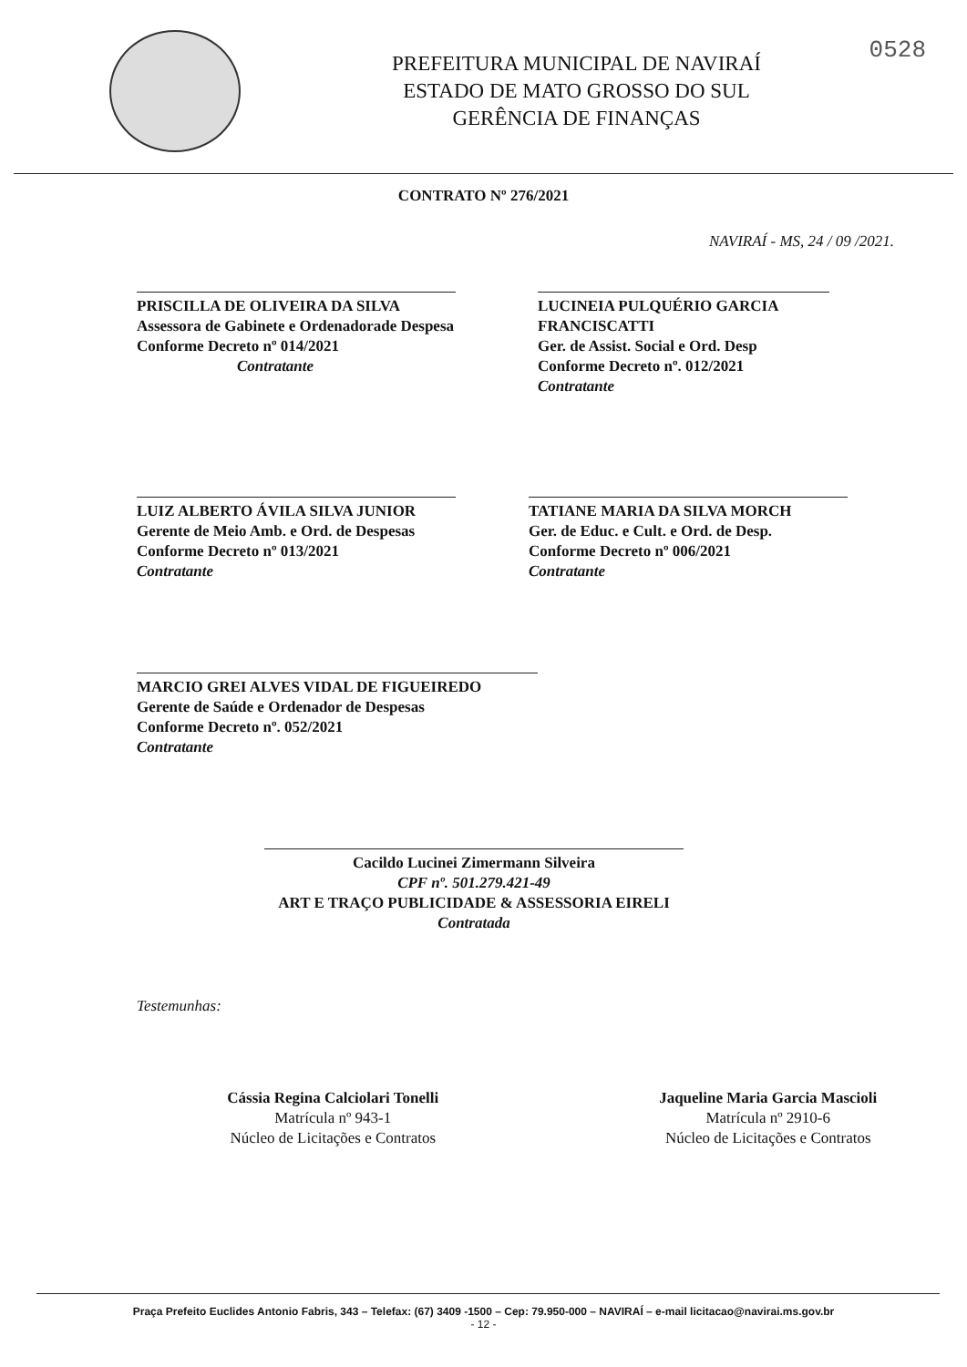0528
PREFEITURA MUNICIPAL DE NAVIRAÍ
ESTADO DE MATO GROSSO DO SUL
GERÊNCIA DE FINANÇAS
CONTRATO Nº 276/2021
NAVIRAÍ - MS, 24 / 09 /2021.
PRISCILLA DE OLIVEIRA DA SILVA
Assessora de Gabinete e Ordenadorade Despesa Conforme Decreto nº 014/2021
Contratante
LUCINEIA PULQUÉRIO GARCIA FRANCISCATTI
Ger. de Assist. Social e Ord. Desp
Conforme Decreto nº. 012/2021
Contratante
LUIZ ALBERTO ÁVILA SILVA JUNIOR
Gerente de Meio Amb. e Ord. de Despesas
Conforme Decreto nº 013/2021
Contratante
TATIANE MARIA DA SILVA MORCH
Ger. de Educ. e Cult. e Ord. de Desp.
Conforme Decreto nº 006/2021
Contratante
MARCIO GREI ALVES VIDAL DE FIGUEIREDO
Gerente de Saúde e Ordenador de Despesas
Conforme Decreto nº. 052/2021
Contratante
Cacildo Lucinei Zimermann Silveira
CPF nº. 501.279.421-49
ART E TRAÇO PUBLICIDADE & ASSESSORIA EIRELI
Contratada
Testemunhas:
Cássia Regina Calciolari Tonelli
Matrícula nº 943-1
Núcleo de Licitações e Contratos
Jaqueline Maria Garcia Mascioli
Matrícula nº 2910-6
Núcleo de Licitações e Contratos
Praça Prefeito Euclides Antonio Fabris, 343 – Telefax: (67) 3409 -1500 – Cep: 79.950-000 – NAVIRAÍ – e-mail licitacao@navirai.ms.gov.br
- 12 -